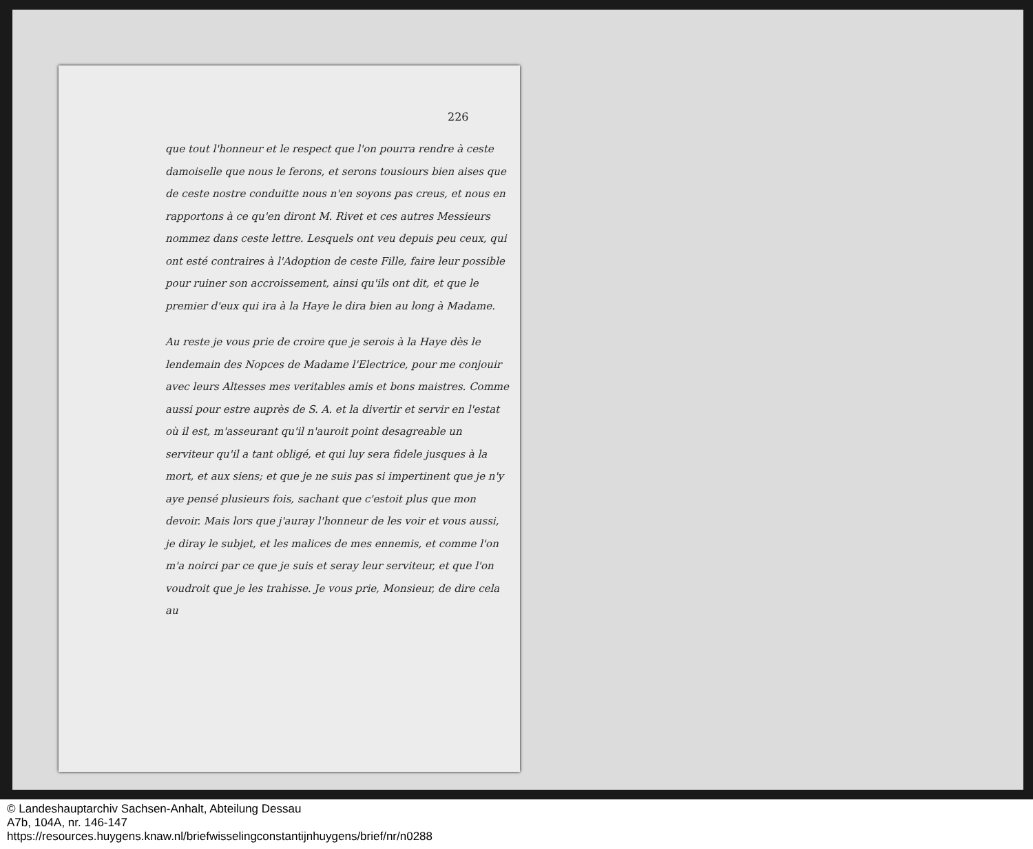226
que tout l'honneur et le respect que l'on pourra rendre à ceste damoiselle que nous le ferons, et serons tousiours bien aises que de ceste nostre conduitte nous n'en soyons pas creus, et nous en rapportons à ce qu'en diront M. Rivet et ces autres Messieurs nommez dans ceste lettre. Lesquels ont veu depuis peu ceux, qui ont esté contraires à l'Adoption de ceste Fille, faire leur possible pour ruiner son accroissement, ainsi qu'ils ont dit, et que le premier d'eux qui ira à la Haye le dira bien au long à Madame.
Au reste je vous prie de croire que je serois à la Haye dès le lendemain des Nopces de Madame l'Electrice, pour me conjouir avec leurs Altesses mes veritables amis et bons maistres. Comme aussi pour estre auprès de S. A. et la divertir et servir en l'estat où il est, m'asseurant qu'il n'auroit point desagreable un serviteur qu'il a tant obligé, et qui luy sera fidele jusques à la mort, et aux siens; et que je ne suis pas si impertinent que je n'y aye pensé plusieurs fois, sachant que c'estoit plus que mon devoir. Mais lors que j'auray l'honneur de les voir et vous aussi, je diray le subjet, et les malices de mes ennemis, et comme l'on m'a noirci par ce que je suis et seray leur serviteur, et que l'on voudroit que je les trahisse. Je vous prie, Monsieur, de dire cela au
© Landeshauptarchiv Sachsen-Anhalt, Abteilung Dessau
A7b, 104A, nr. 146-147
https://resources.huygens.knaw.nl/briefwisselingconstantijnhuygens/brief/nr/n0288